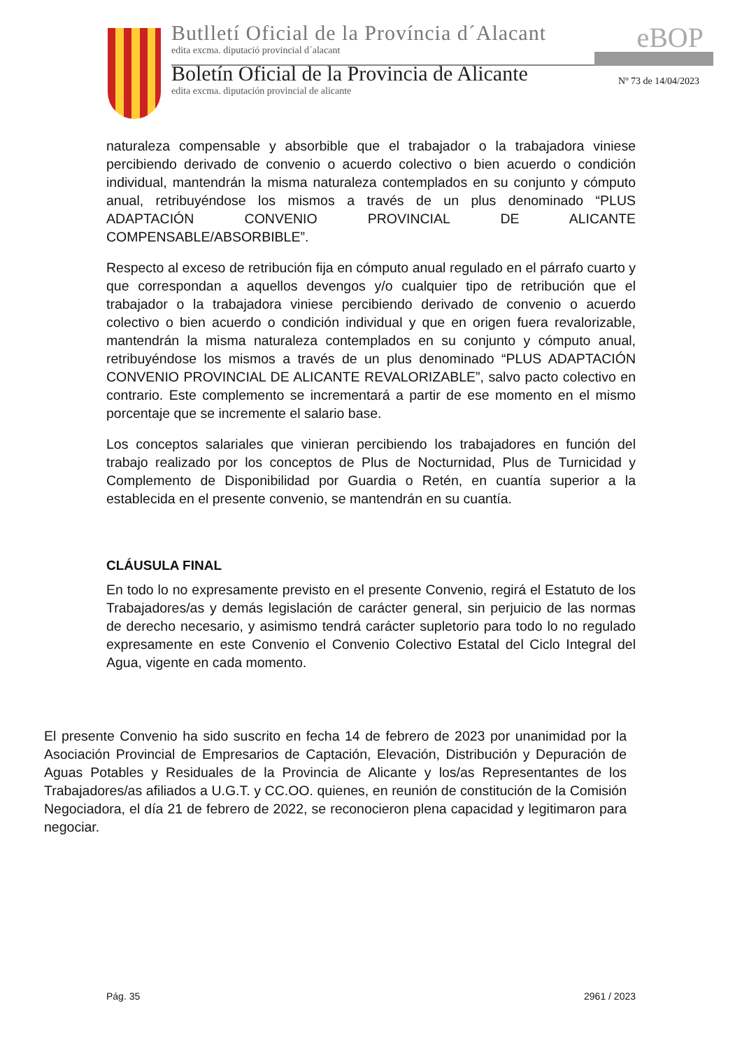Butlletí Oficial de la Província d´Alacant
edita excma. diputació provincial d´alacant
Boletín Oficial de la Provincia de Alicante
edita excma. diputación provincial de alicante
eBOP
Nº 73 de 14/04/2023
naturaleza compensable y absorbible que el trabajador o la trabajadora viniese percibiendo derivado de convenio o acuerdo colectivo o bien acuerdo o condición individual, mantendrán la misma naturaleza contemplados en su conjunto y cómputo anual, retribuyéndose los mismos a través de un plus denominado “PLUS ADAPTACIÓN CONVENIO PROVINCIAL DE ALICANTE COMPENSABLE/ABSORBIBLE”.
Respecto al exceso de retribución fija en cómputo anual regulado en el párrafo cuarto y que correspondan a aquellos devengos y/o cualquier tipo de retribución que el trabajador o la trabajadora viniese percibiendo derivado de convenio o acuerdo colectivo o bien acuerdo o condición individual y que en origen fuera revalorizable, mantendrán la misma naturaleza contemplados en su conjunto y cómputo anual, retribuyéndose los mismos a través de un plus denominado “PLUS ADAPTACIÓN CONVENIO PROVINCIAL DE ALICANTE REVALORIZABLE”, salvo pacto colectivo en contrario. Este complemento se incrementará a partir de ese momento en el mismo porcentaje que se incremente el salario base.
Los conceptos salariales que vinieran percibiendo los trabajadores en función del trabajo realizado por los conceptos de Plus de Nocturnidad, Plus de Turnicidad y Complemento de Disponibilidad por Guardia o Retén, en cuantía superior a la establecida en el presente convenio, se mantendrán en su cuantía.
CLÁUSULA FINAL
En todo lo no expresamente previsto en el presente Convenio, regirá el Estatuto de los Trabajadores/as y demás legislación de carácter general, sin perjuicio de las normas de derecho necesario, y asimismo tendrá carácter supletorio para todo lo no regulado expresamente en este Convenio el Convenio Colectivo Estatal del Ciclo Integral del Agua, vigente en cada momento.
El presente Convenio ha sido suscrito en fecha 14 de febrero de 2023 por unanimidad por la Asociación Provincial de Empresarios de Captación, Elevación, Distribución y Depuración de Aguas Potables y Residuales de la Provincia de Alicante y los/as Representantes de los Trabajadores/as afiliados a U.G.T. y CC.OO. quienes, en reunión de constitución de la Comisión Negociadora, el día 21 de febrero de 2022, se reconocieron plena capacidad y legitimaron para negociar.
Pág. 35 2961 / 2023